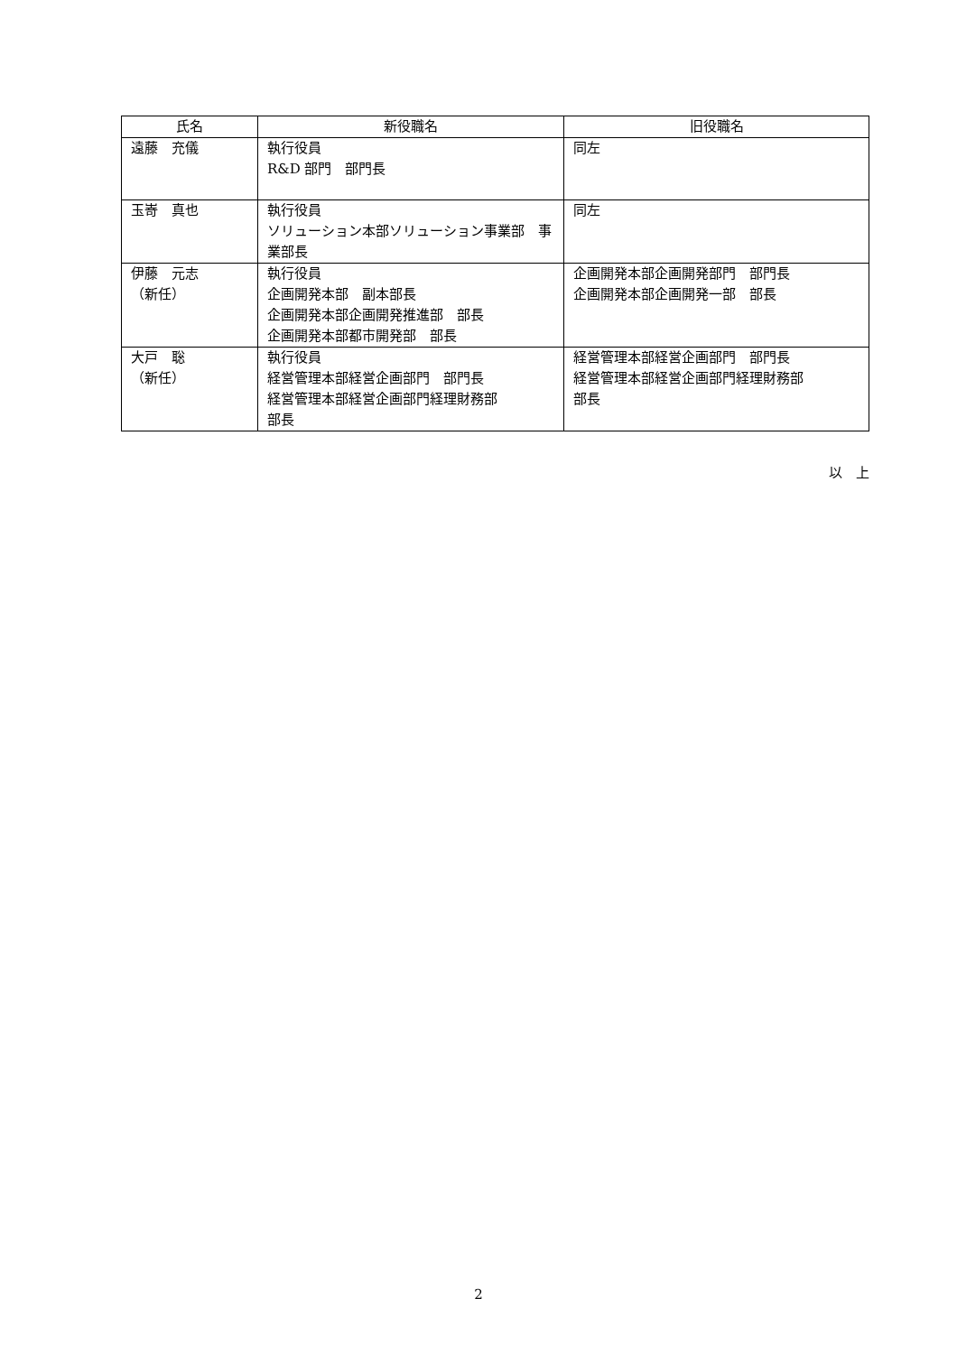| 氏名 | 新役職名 | 旧役職名 |
| --- | --- | --- |
| 遠藤 充儀 | 執行役員 R&D 部門 部門長 | 同左 |
| 玉嵜 真也 | 執行役員 ソリューション本部ソリューション事業部 事業部長 | 同左 |
| 伊藤 元志 （新任） | 執行役員 企画開発本部 副本部長 企画開発本部企画開発推進部 部長 企画開発本部都市開発部 部長 | 企画開発本部企画開発部門 部門長 企画開発本部企画開発一部 部長 |
| 大戸 聡 （新任） | 執行役員 経営管理本部経営企画部門 部門長 経営管理本部経営企画部門経理財務部 部長 | 経営管理本部経営企画部門 部門長 経営管理本部経営企画部門経理財務部 部長 |
以　上
2